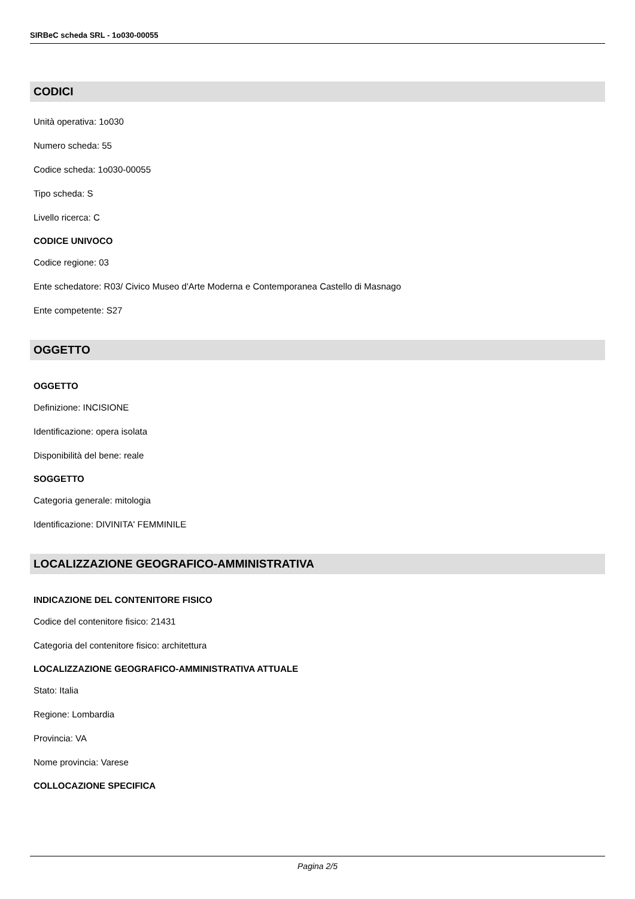SIRBeC scheda SRL - 1o030-00055
CODICI
Unità operativa: 1o030
Numero scheda: 55
Codice scheda: 1o030-00055
Tipo scheda: S
Livello ricerca: C
CODICE UNIVOCO
Codice regione: 03
Ente schedatore: R03/ Civico Museo d'Arte Moderna e Contemporanea Castello di Masnago
Ente competente: S27
OGGETTO
OGGETTO
Definizione: INCISIONE
Identificazione: opera isolata
Disponibilità del bene: reale
SOGGETTO
Categoria generale: mitologia
Identificazione: DIVINITA' FEMMINILE
LOCALIZZAZIONE GEOGRAFICO-AMMINISTRATIVA
INDICAZIONE DEL CONTENITORE FISICO
Codice del contenitore fisico: 21431
Categoria del contenitore fisico: architettura
LOCALIZZAZIONE GEOGRAFICO-AMMINISTRATIVA ATTUALE
Stato: Italia
Regione: Lombardia
Provincia: VA
Nome provincia: Varese
COLLOCAZIONE SPECIFICA
Pagina 2/5